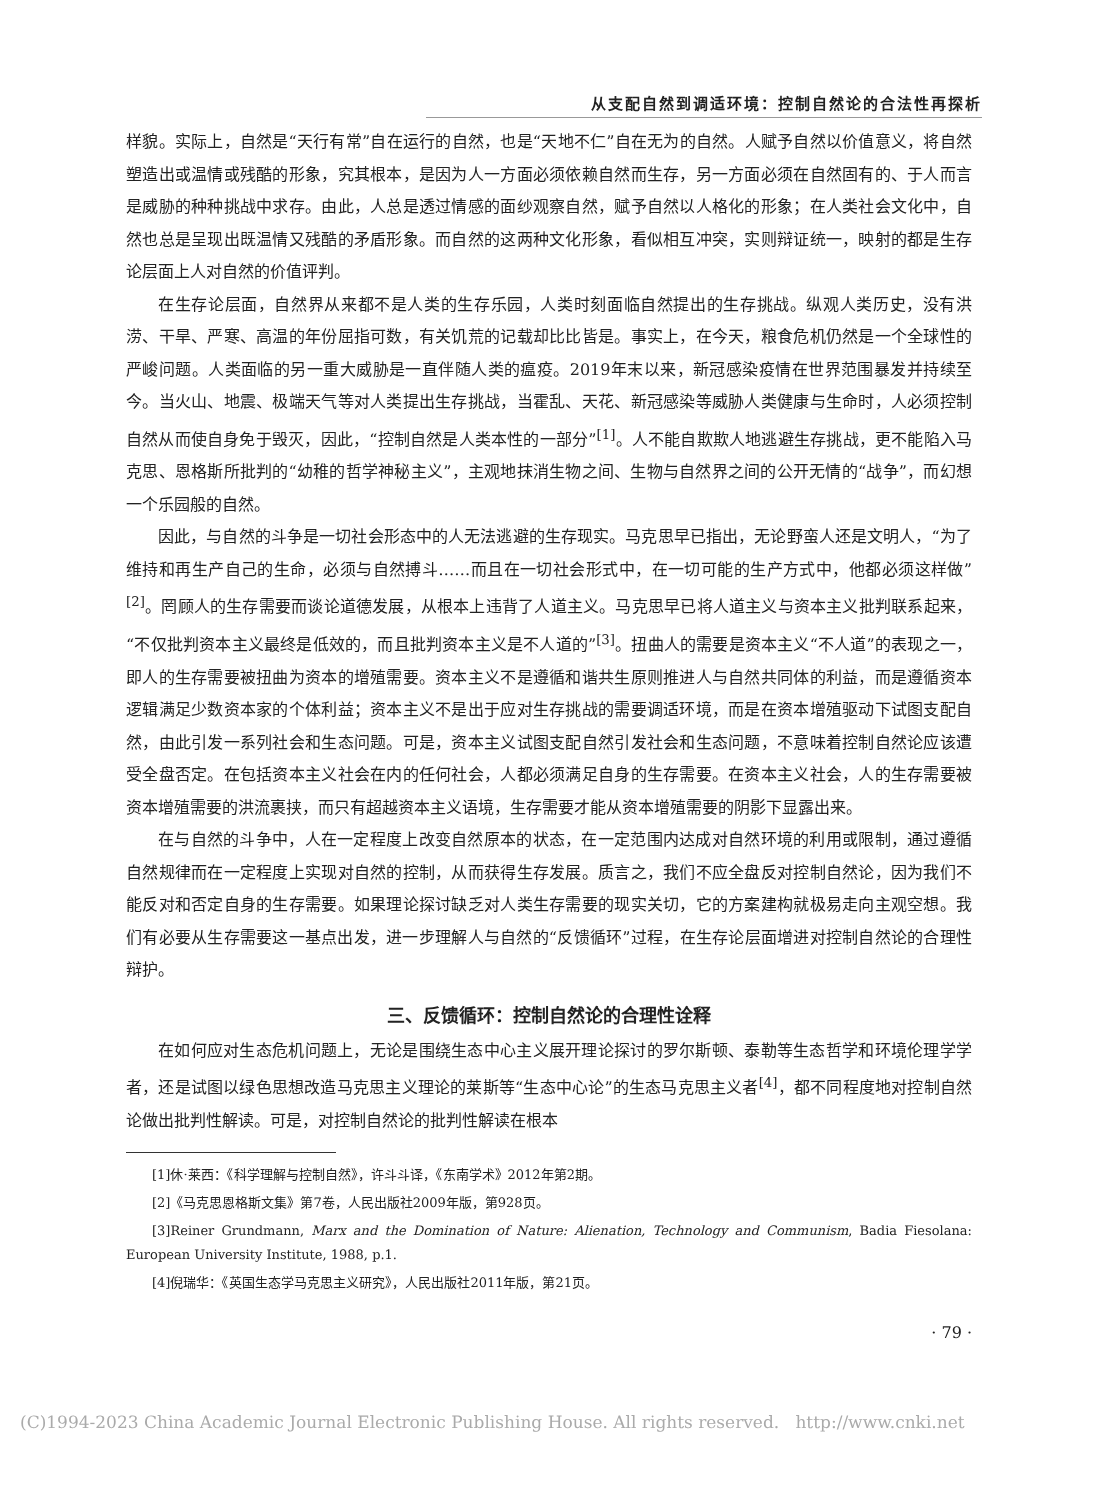从支配自然到调适环境：控制自然论的合法性再探析
样貌。实际上，自然是“天行有常”自在运行的自然，也是“天地不仁”自在无为的自然。人赋予自然以价值意义，将自然塑造出或温情或残酷的形象，究其根本，是因为人一方面必须依赖自然而生存，另一方面必须在自然固有的、于人而言是威胁的种种挑战中求存。由此，人总是透过情感的面纱观察自然，赋予自然以人格化的形象；在人类社会文化中，自然也总是呈现出既温情又残酷的矛盾形象。而自然的这两种文化形象，看似相互冲突，实则辩证统一，映射的都是生存论层面上人对自然的价值评判。
在生存论层面，自然界从来都不是人类的生存乐园，人类时刻面临自然提出的生存挑战。纵观人类历史，没有洪涝、干旱、严寒、高温的年份屈指可数，有关饥荒的记载却比比皆是。事实上，在今天，粮食危机仍然是一个全球性的严峻问题。人类面临的另一重大威胁是一直伴随人类的瘟疫。2019年末以来，新冠感染疫情在世界范围暴发并持续至今。当火山、地震、极端天气等对人类提出生存挑战，当霍乱、天花、新冠感染等威胁人类健康与生命时，人必须控制自然从而使自身免于毁灭，因此，“控制自然是人类本性的一部分”<sup>[1]</sup>。人不能自欺欺人地逃避生存挑战，更不能陷入马克思、恩格斯所批判的“幼稚的哲学神秘主义”，主观地抹消生物之间、生物与自然界之间的公开无情的“战争”，而幻想一个乐园般的自然。
因此，与自然的斗争是一切社会形态中的人无法逃避的生存现实。马克思早已指出，无论野蛮人还是文明人，“为了维持和再生产自己的生命，必须与自然搏斗……而且在一切社会形式中，在一切可能的生产方式中，他都必须这样做”<sup>[2]</sup>。罔顾人的生存需要而谈论道德发展，从根本上违背了人道主义。马克思早已将人道主义与资本主义批判联系起来，“不仅批判资本主义最终是低效的，而且批判资本主义是不人道的”<sup>[3]</sup>。扭曲人的需要是资本主义“不人道”的表现之一，即人的生存需要被扭曲为资本的增殖需要。资本主义不是遵循和谐共生原则推进人与自然共同体的利益，而是遵循资本逻辑满足少数资本家的个体利益；资本主义不是出于应对生存挑战的需要调适环境，而是在资本增殖驱动下试图支配自然，由此引发一系列社会和生态问题。可是，资本主义试图支配自然引发社会和生态问题，不意味着控制自然论应该遭受全盘否定。在包括资本主义社会在内的任何社会，人都必须满足自身的生存需要。在资本主义社会，人的生存需要被资本增殖需要的洪流裹挟，而只有超越资本主义语境，生存需要才能从资本增殖需要的阴影下显露出来。
在与自然的斗争中，人在一定程度上改变自然原本的状态，在一定范围内达成对自然环境的利用或限制，通过遵循自然规律而在一定程度上实现对自然的控制，从而获得生存发展。质言之，我们不应全盘反对控制自然论，因为我们不能反对和否定自身的生存需要。如果理论探讨缺乏对人类生存需要的现实关切，它的方案建构就极易走向主观空想。我们有必要从生存需要这一基点出发，进一步理解人与自然的“反馈循环”过程，在生存论层面增进对控制自然论的合理性辩护。
三、反馈循环：控制自然论的合理性诠释
在如何应对生态危机问题上，无论是围绕生态中心主义展开理论探讨的罗尔斯顿、泰勒等生态哲学和环境伦理学学者，还是试图以绿色思想改造马克思主义理论的莱斯等“生态中心论”的生态马克思主义者<sup>[4]</sup>，都不同程度地对控制自然论做出批判性解读。可是，对控制自然论的批判性解读在根本
[1]休·莱西：《科学理解与控制自然》，许斗斗译，《东南学术》2012年第2期。
[2]《马克思恩格斯文集》第7卷，人民出版社2009年版，第928页。
[3]Reiner Grundmann, Marx and the Domination of Nature: Alienation, Technology and Communism, Badia Fiesolana: European University Institute, 1988, p.1.
[4]倪瑞华：《英国生态学马克思主义研究》，人民出版社2011年版，第21页。
· 79 ·
(C)1994-2023 China Academic Journal Electronic Publishing House. All rights reserved. http://www.cnki.net